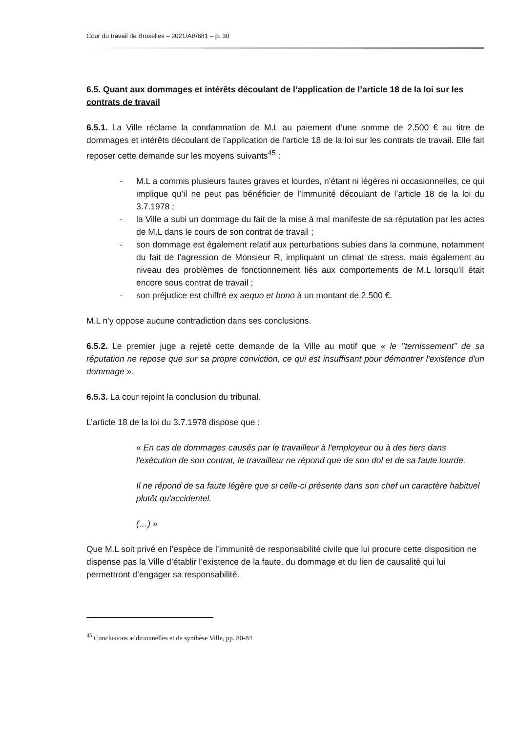Cour du travail de Bruxelles – 2021/AB/681 – p. 30
6.5. Quant aux dommages et intérêts découlant de l’application de l’article 18 de la loi sur les contrats de travail
6.5.1. La Ville réclame la condamnation de M.L au paiement d’une somme de 2.500 € au titre de dommages et intérêts découlant de l’application de l’article 18 de la loi sur les contrats de travail. Elle fait reposer cette demande sur les moyens suivants<sup>45</sup> :
- M.L a commis plusieurs fautes graves et lourdes, n’étant ni légères ni occasionnelles, ce qui implique qu’il ne peut pas bénéficier de l’immunité découlant de l’article 18 de la loi du 3.7.1978 ;
- la Ville a subi un dommage du fait de la mise à mal manifeste de sa réputation par les actes de M.L dans le cours de son contrat de travail ;
- son dommage est également relatif aux perturbations subies dans la commune, notamment du fait de l’agression de Monsieur R, impliquant un climat de stress, mais également au niveau des problèmes de fonctionnement liés aux comportements de M.L lorsqu’il était encore sous contrat de travail ;
- son préjudice est chiffré ex aequo et bono à un montant de 2.500 €.
M.L n’y oppose aucune contradiction dans ses conclusions.
6.5.2. Le premier juge a rejeté cette demande de la Ville au motif que « le ‘’ternissement’’ de sa réputation ne repose que sur sa propre conviction, ce qui est insuffisant pour démontrer l'existence d'un dommage ».
6.5.3. La cour rejoint la conclusion du tribunal.
L’article 18 de la loi du 3.7.1978 dispose que :
« En cas de dommages causés par le travailleur à l'employeur ou à des tiers dans l'exécution de son contrat, le travailleur ne répond que de son dol et de sa faute lourde.
Il ne répond de sa faute légère que si celle-ci présente dans son chef un caractère habituel plutôt qu'accidentel.
(…) »
Que M.L soit privé en l’espèce de l’immunité de responsabilité civile que lui procure cette disposition ne dispense pas la Ville d’établir l’existence de la faute, du dommage et du lien de causalité qui lui permettront d’engager sa responsabilité.
<sup>45</sup> Conclusions additionnelles et de synthèse Ville, pp. 80-84